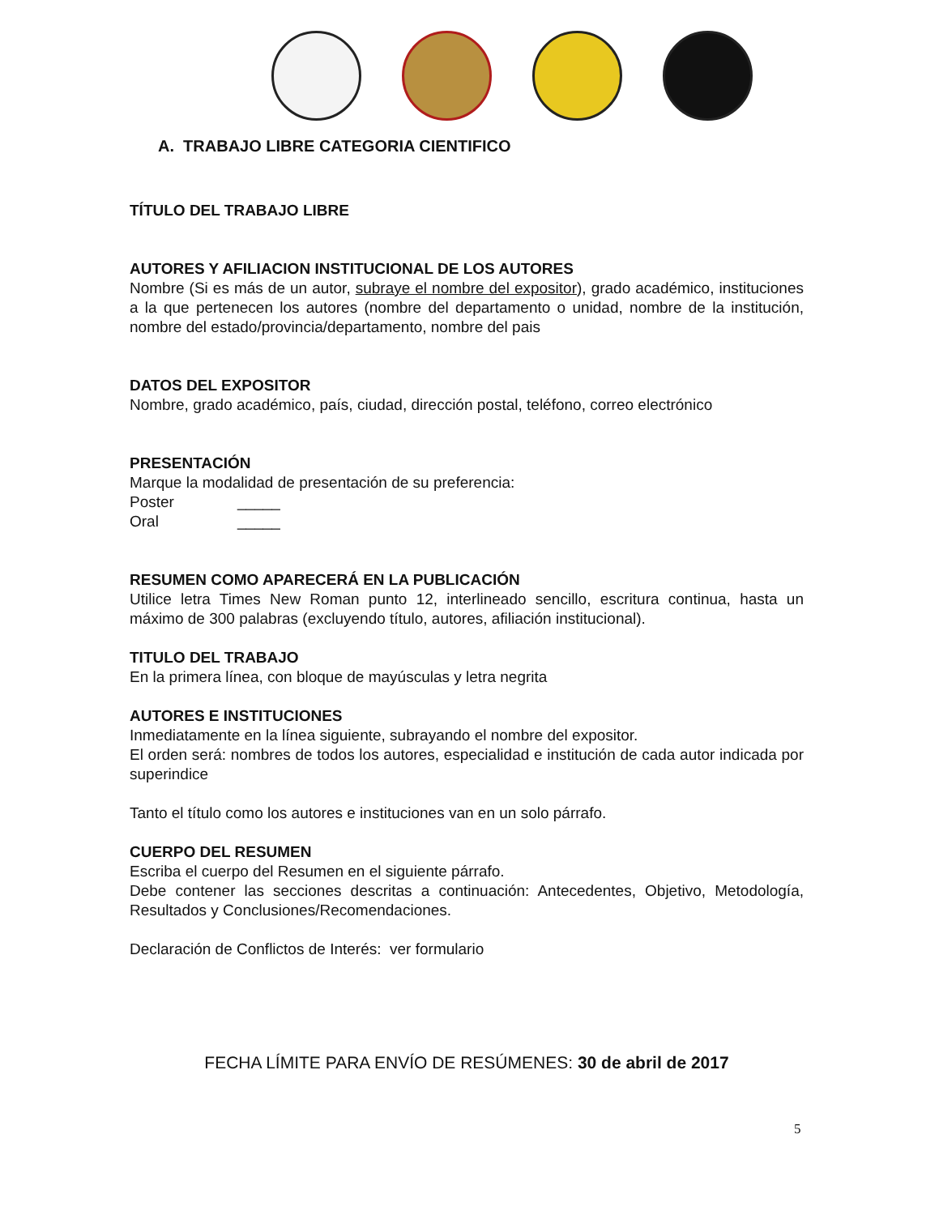A. TRABAJO LIBRE CATEGORIA CIENTIFICO
TÍTULO DEL TRABAJO LIBRE
AUTORES Y AFILIACION INSTITUCIONAL DE LOS AUTORES
Nombre (Si es más de un autor, subraye el nombre del expositor), grado académico, instituciones a la que pertenecen los autores (nombre del departamento o unidad, nombre de la institución, nombre del estado/provincia/departamento, nombre del pais
DATOS DEL EXPOSITOR
Nombre, grado académico, país, ciudad, dirección postal, teléfono, correo electrónico
PRESENTACIÓN
Marque la modalidad de presentación de su preferencia:
Poster _____
Oral _____
RESUMEN COMO APARECERÁ EN LA PUBLICACIÓN
Utilice letra Times New Roman punto 12, interlineado sencillo, escritura continua, hasta un máximo de 300 palabras (excluyendo título, autores, afiliación institucional).
TITULO DEL TRABAJO
En la primera línea, con bloque de mayúsculas y letra negrita
AUTORES E INSTITUCIONES
Inmediatamente en la línea siguiente, subrayando el nombre del expositor.
El orden será: nombres de todos los autores, especialidad e institución de cada autor indicada por superindice
Tanto el título como los autores e instituciones van en un solo párrafo.
CUERPO DEL RESUMEN
Escriba el cuerpo del Resumen en el siguiente párrafo.
Debe contener las secciones descritas a continuación: Antecedentes, Objetivo, Metodología, Resultados y Conclusiones/Recomendaciones.
Declaración de Conflictos de Interés: ver formulario
FECHA LÍMITE PARA ENVÍO DE RESÚMENES: 30 de abril de 2017
5